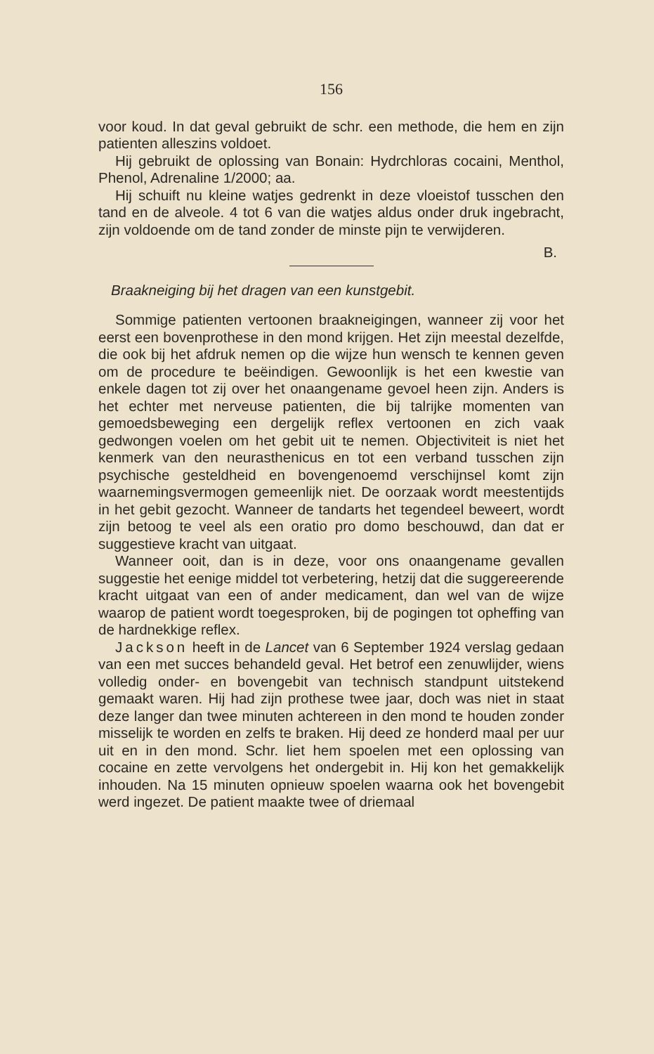156
voor koud. In dat geval gebruikt de schr. een methode, die hem en zijn patienten alleszins voldoet.
Hij gebruikt de oplossing van Bonain: Hydrchloras cocaini, Menthol, Phenol, Adrenaline 1/2000; aa.
Hij schuift nu kleine watjes gedrenkt in deze vloeistof tusschen den tand en de alveole. 4 tot 6 van die watjes aldus onder druk ingebracht, zijn voldoende om de tand zonder de minste pijn te verwijderen.
B.
Braakneiging bij het dragen van een kunstgebit.
Sommige patienten vertoonen braakneigingen, wanneer zij voor het eerst een bovenprothese in den mond krijgen. Het zijn meestal dezelfde, die ook bij het afdruk nemen op die wijze hun wensch te kennen geven om de procedure te beëindigen. Gewoonlijk is het een kwestie van enkele dagen tot zij over het onaangename gevoel heen zijn. Anders is het echter met nerveuse patienten, die bij talrijke momenten van gemoedsbeweging een dergelijk reflex vertoonen en zich vaak gedwongen voelen om het gebit uit te nemen. Objectiviteit is niet het kenmerk van den neurasthenicus en tot een verband tusschen zijn psychische gesteldheid en bovengenoemd verschijnsel komt zijn waarnemingsvermogen gemeenlijk niet. De oorzaak wordt meestentijds in het gebit gezocht. Wanneer de tandarts het tegendeel beweert, wordt zijn betoog te veel als een oratio pro domo beschouwd, dan dat er suggestieve kracht van uitgaat.
Wanneer ooit, dan is in deze, voor ons onaangename gevallen suggestie het eenige middel tot verbetering, hetzij dat die suggereerende kracht uitgaat van een of ander medicament, dan wel van de wijze waarop de patient wordt toegesproken, bij de pogingen tot opheffing van de hardnekkige reflex.
Jackson heeft in de Lancet van 6 September 1924 verslag gedaan van een met succes behandeld geval. Het betrof een zenuwlijder, wiens volledig onder- en bovengebit van technisch standpunt uitstekend gemaakt waren. Hij had zijn prothese twee jaar, doch was niet in staat deze langer dan twee minuten achtereen in den mond te houden zonder misselijk te worden en zelfs te braken. Hij deed ze honderd maal per uur uit en in den mond. Schr. liet hem spoelen met een oplossing van cocaine en zette vervolgens het ondergebit in. Hij kon het gemakkelijk inhouden. Na 15 minuten opnieuw spoelen waarna ook het bovengebit werd ingezet. De patient maakte twee of driemaal